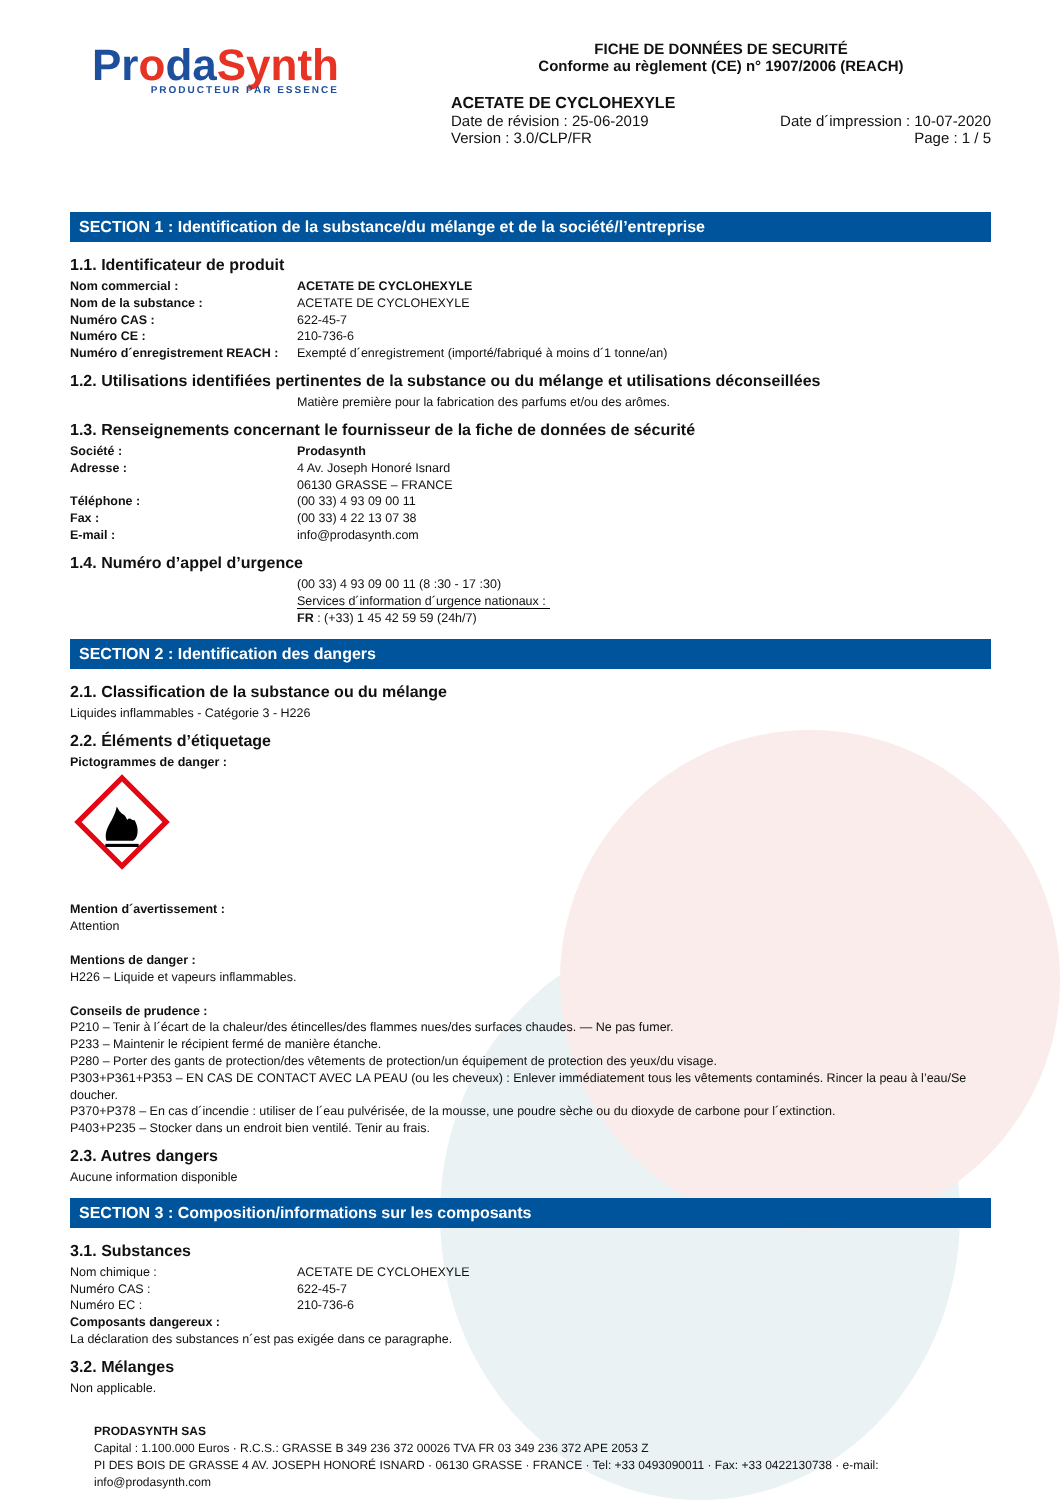ProdaSynth
PRODUCTEUR PAR ESSENCE
FICHE DE DONNÉES DE SECURITÉ
Conforme au règlement (CE) n° 1907/2006 (REACH)
ACETATE DE CYCLOHEXYLE
Date de révision : 25-06-2019
Version : 3.0/CLP/FR
Date d´impression : 10-07-2020
Page : 1 / 5
SECTION 1 : Identification de la substance/du mélange et de la société/l’entreprise
1.1. Identificateur de produit
Nom commercial : ACETATE DE CYCLOHEXYLE
Nom de la substance : ACETATE DE CYCLOHEXYLE
Numéro CAS : 622-45-7
Numéro CE : 210-736-6
Numéro d´enregistrement REACH : Exempté d´enregistrement (importé/fabriqué à moins d´1 tonne/an)
1.2. Utilisations identifiées pertinentes de la substance ou du mélange et utilisations déconseillées
Matière première pour la fabrication des parfums et/ou des arômes.
1.3. Renseignements concernant le fournisseur de la fiche de données de sécurité
Société : Prodasynth
Adresse : 4 Av. Joseph Honoré Isnard
06130 GRASSE – FRANCE
Téléphone : (00 33) 4 93 09 00 11
Fax : (00 33) 4 22 13 07 38
E-mail : info@prodasynth.com
1.4. Numéro d’appel d’urgence
(00 33) 4 93 09 00 11 (8 :30 - 17 :30)
Services d´information d´urgence nationaux :
FR : (+33) 1 45 42 59 59 (24h/7)
SECTION 2 : Identification des dangers
2.1. Classification de la substance ou du mélange
Liquides inflammables - Catégorie 3 - H226
2.2. Éléments d’étiquetage
Pictogrammes de danger :
Mention d´avertissement :
Attention
Mentions de danger :
H226 – Liquide et vapeurs inflammables.
Conseils de prudence :
P210 – Tenir à l´écart de la chaleur/des étincelles/des flammes nues/des surfaces chaudes. — Ne pas fumer.
P233 – Maintenir le récipient fermé de manière étanche.
P280 – Porter des gants de protection/des vêtements de protection/un équipement de protection des yeux/du visage.
P303+P361+P353 – EN CAS DE CONTACT AVEC LA PEAU (ou les cheveux) : Enlever immédiatement tous les vêtements contaminés. Rincer la peau à l’eau/Se doucher.
P370+P378 – En cas d´incendie : utiliser de l´eau pulvérisée, de la mousse, une poudre sèche ou du dioxyde de carbone pour l´extinction.
P403+P235 – Stocker dans un endroit bien ventilé. Tenir au frais.
2.3. Autres dangers
Aucune information disponible
SECTION 3 : Composition/informations sur les composants
3.1. Substances
Nom chimique : ACETATE DE CYCLOHEXYLE
Numéro CAS : 622-45-7
Numéro EC : 210-736-6
Composants dangereux :
La déclaration des substances n´est pas exigée dans ce paragraphe.
3.2. Mélanges
Non applicable.
PRODASYNTH SAS
Capital : 1.100.000 Euros · R.C.S.: GRASSE B 349 236 372 00026 TVA FR 03 349 236 372 APE 2053 Z
PI DES BOIS DE GRASSE 4 AV. JOSEPH HONORÉ ISNARD · 06130 GRASSE · FRANCE · Tel: +33 0493090011 · Fax: +33 0422130738 · e-mail: info@prodasynth.com